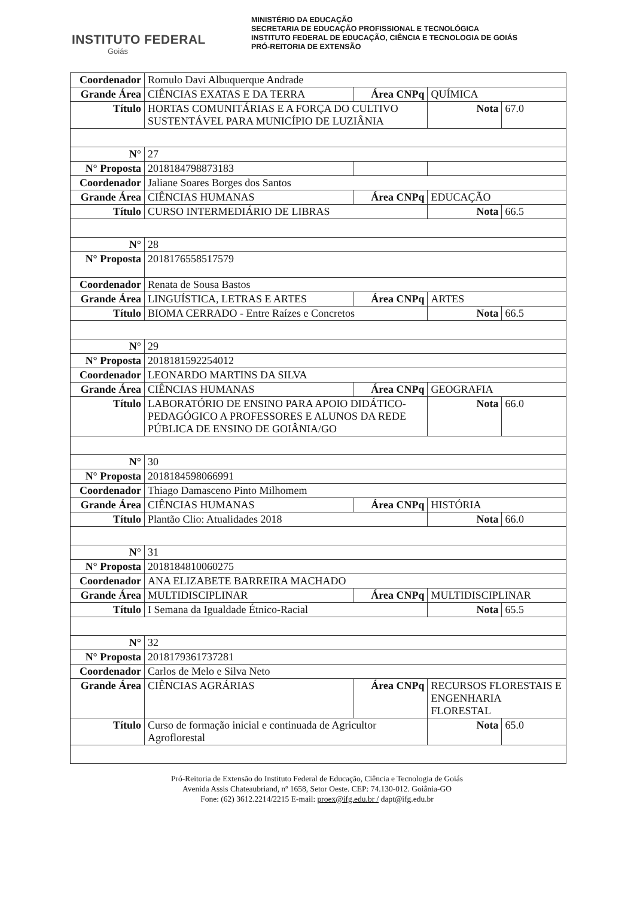INSTITUTO FEDERAL
Goiás
MINISTÉRIO DA EDUCAÇÃO
SECRETARIA DE EDUCAÇÃO PROFISSIONAL E TECNOLÓGICA
INSTITUTO FEDERAL DE EDUCAÇÃO, CIÊNCIA E TECNOLOGIA DE GOIÁS
PRÓ-REITORIA DE EXTENSÃO
| Coordenador | Romulo Davi Albuquerque Andrade | | | |
| Grande Área | CIÊNCIAS EXATAS E DA TERRA | Área CNPq | QUÍMICA | |
| Título | HORTAS COMUNITÁRIAS E A FORÇA DO CULTIVO SUSTENTÁVEL PARA MUNICÍPIO DE LUZIÂNIA | | Nota | 67.0 |
| N° | 27 | | | |
| N° Proposta | 2018184798873183 | | | |
| Coordenador | Jaliane Soares Borges dos Santos | | | |
| Grande Área | CIÊNCIAS HUMANAS | Área CNPq | EDUCAÇÃO | |
| Título | CURSO INTERMEDIÁRIO DE LIBRAS | | Nota | 66.5 |
| N° | 28 | | | |
| N° Proposta | 2018176558517579 | | | |
| Coordenador | Renata de Sousa Bastos | | | |
| Grande Área | LINGUÍSTICA, LETRAS E ARTES | Área CNPq | ARTES | |
| Título | BIOMA CERRADO - Entre Raízes e Concretos | | Nota | 66.5 |
| N° | 29 | | | |
| N° Proposta | 2018181592254012 | | | |
| Coordenador | LEONARDO MARTINS DA SILVA | | | |
| Grande Área | CIÊNCIAS HUMANAS | Área CNPq | GEOGRAFIA | |
| Título | LABORATÓRIO DE ENSINO PARA APOIO DIDÁTICO-PEDAGÓGICO A PROFESSORES E ALUNOS DA REDE PÚBLICA DE ENSINO DE GOIÂNIA/GO | | Nota | 66.0 |
| N° | 30 | | | |
| N° Proposta | 2018184598066991 | | | |
| Coordenador | Thiago Damasceno Pinto Milhomem | | | |
| Grande Área | CIÊNCIAS HUMANAS | Área CNPq | HISTÓRIA | |
| Título | Plantão Clio: Atualidades 2018 | | Nota | 66.0 |
| N° | 31 | | | |
| N° Proposta | 2018184810060275 | | | |
| Coordenador | ANA ELIZABETE BARREIRA MACHADO | | | |
| Grande Área | MULTIDISCIPLINAR | Área CNPq | MULTIDISCIPLINAR | |
| Título | I Semana da Igualdade Étnico-Racial | | Nota | 65.5 |
| N° | 32 | | | |
| N° Proposta | 2018179361737281 | | | |
| Coordenador | Carlos de Melo e Silva Neto | | | |
| Grande Área | CIÊNCIAS AGRÁRIAS | Área CNPq | RECURSOS FLORESTAIS E ENGENHARIA FLORESTAL | |
| Título | Curso de formação inicial e continuada de Agricultor Agroflorestal | | Nota | 65.0 |
Pró-Reitoria de Extensão do Instituto Federal de Educação, Ciência e Tecnologia de Goiás
Avenida Assis Chateaubriand, nº 1658, Setor Oeste. CEP: 74.130-012. Goiânia-GO
Fone: (62) 3612.2214/2215 E-mail: proex@ifg.edu.br / dapt@ifg.edu.br